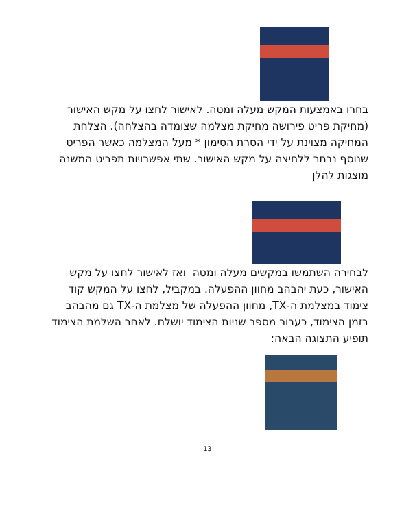בחרו באמצעות המקש מעלה ומטה. לאישור לחצו על מקש האישור (מחיקת פריט פירושה מחיקת מצלמה שצומדה בהצלחה). הצלחת המחיקה מצוינת על ידי הסרת הסימון * מעל המצלמה כאשר הפריט שנוסף נבחר ללחיצה על מקש האישור. שתי אפשרויות תפריט המשנה מוצגות להלן
לבחירה השתמשו במקשים מעלה ומטה ואז לאישור לחצו על מקש האישור, כעת יהבהב מחוון ההפעלה. במקביל, לחצו על המקש קוד צימוד במצלמת ה-TX, מחוון ההפעלה של מצלמת ה-TX גם מהבהב בזמן הצימוד, כעבור מספר שניות הצימוד יושלם. לאחר השלמת הצימוד תופיע התצוגה הבאה:
13